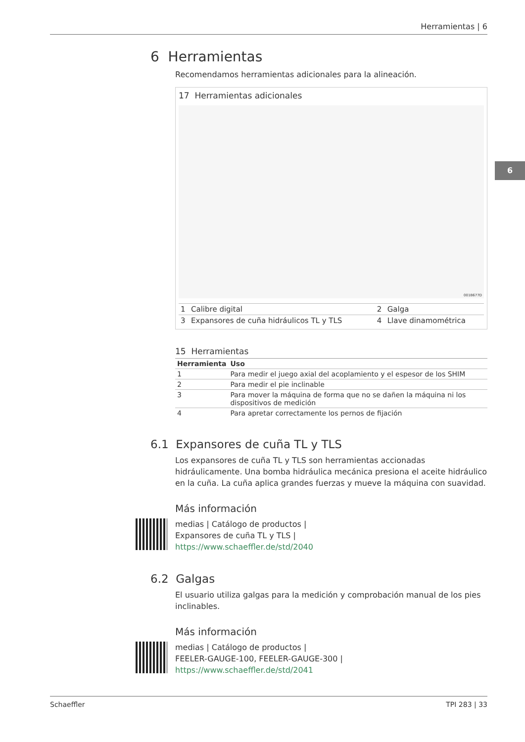Herramientas | 6
6
6 Herramientas
Recomendamos herramientas adicionales para la alineación.
17 Herramientas adicionales
001B677D
| 1 | Calibre digital | 2 | Galga |
| 3 | Expansores de cuña hidráulicos TL y TLS | 4 | Llave dinamométrica |
15 Herramientas
| Herramienta | Uso |
| --- | --- |
| 1 | Para medir el juego axial del acoplamiento y el espesor de los SHIM |
| 2 | Para medir el pie inclinable |
| 3 | Para mover la máquina de forma que no se dañen la máquina ni los dispositivos de medición |
| 4 | Para apretar correctamente los pernos de fijación |
6.1 Expansores de cuña TL y TLS
Los expansores de cuña TL y TLS son herramientas accionadas hidráulicamente. Una bomba hidráulica mecánica presiona el aceite hidráulico en la cuña. La cuña aplica grandes fuerzas y mueve la máquina con suavidad.
Más información
medias | Catálogo de productos |
Expansores de cuña TL y TLS |
https://www.schaeffler.de/std/2040
6.2 Galgas
El usuario utiliza galgas para la medición y comprobación manual de los pies inclinables.
Más información
medias | Catálogo de productos |
FEELER-GAUGE-100, FEELER-GAUGE-300 |
https://www.schaeffler.de/std/2041
Schaeffler TPI 283 | 33